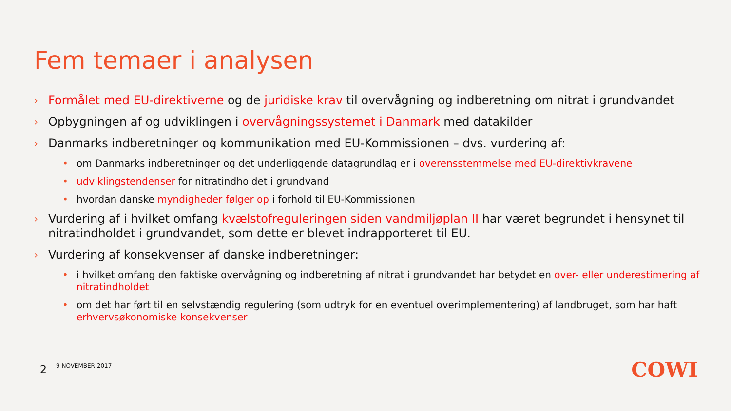Fem temaer i analysen
› Formålet med EU-direktiverne og de juridiske krav til overvågning og indberetning om nitrat i grundvandet
› Opbygningen af og udviklingen i overvågningssystemet i Danmark med datakilder
› Danmarks indberetninger og kommunikation med EU-Kommissionen – dvs. vurdering af:
• om Danmarks indberetninger og det underliggende datagrundlag er i overensstemmelse med EU-direktivkravene
• udviklingstendenser for nitratindholdet i grundvand
• hvordan danske myndigheder følger op i forhold til EU-Kommissionen
› Vurdering af i hvilket omfang kvælstofreguleringen siden vandmiljøplan II har været begrundet i hensynet til nitratindholdet i grundvandet, som dette er blevet indrapporteret til EU.
› Vurdering af konsekvenser af danske indberetninger:
• i hvilket omfang den faktiske overvågning og indberetning af nitrat i grundvandet har betydet en over- eller underestimering af nitratindholdet
• om det har ført til en selvstændig regulering (som udtryk for en eventuel overimplementering) af landbruget, som har haft erhvervsøkonomiske konsekvenser
2 9 NOVEMBER 2017 COWI